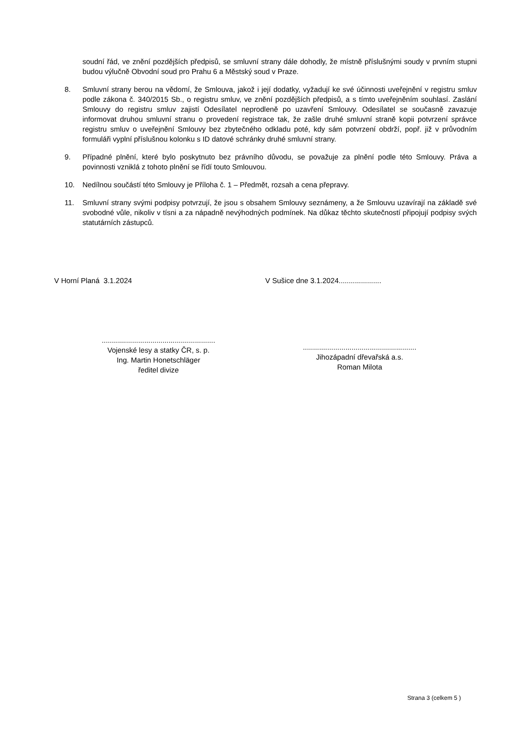soudní řád, ve znění pozdějších předpisů, se smluvní strany dále dohodly, že místně příslušnými soudy v prvním stupni budou výlučně Obvodní soud pro Prahu 6 a Městský soud v Praze.
8. Smluvní strany berou na vědomí, že Smlouva, jakož i její dodatky, vyžadují ke své účinnosti uveřejnění v registru smluv podle zákona č. 340/2015 Sb., o registru smluv, ve znění pozdějších předpisů, a s tímto uveřejněním souhlasí. Zaslání Smlouvy do registru smluv zajistí Odesílatel neprodleně po uzavření Smlouvy. Odesílatel se současně zavazuje informovat druhou smluvní stranu o provedení registrace tak, že zašle druhé smluvní straně kopii potvrzení správce registru smluv o uveřejnění Smlouvy bez zbytečného odkladu poté, kdy sám potvrzení obdrží, popř. již v průvodním formuláři vyplní příslušnou kolonku s ID datové schránky druhé smluvní strany.
9. Případné plnění, které bylo poskytnuto bez právního důvodu, se považuje za plnění podle této Smlouvy. Práva a povinnosti vzniklá z tohoto plnění se řídí touto Smlouvou.
10. Nedílnou součástí této Smlouvy je Příloha č. 1 – Předmět, rozsah a cena přepravy.
11. Smluvní strany svými podpisy potvrzují, že jsou s obsahem Smlouvy seznámeny, a že Smlouvu uzavírají na základě své svobodné vůle, nikoliv v tísni a za nápadně nevýhodných podmínek. Na důkaz těchto skutečností připojují podpisy svých statutárních zástupců.
V Horní Planá 3.1.2024
........................................................
Vojenské lesy a statky ČR, s. p.
Ing. Martin Honetschläger
ředitel divize
V Sušice dne 3.1.2024.....................
........................................................
Jihozápadní dřevařská a.s.
Roman Milota
Strana 3 (celkem 5 )